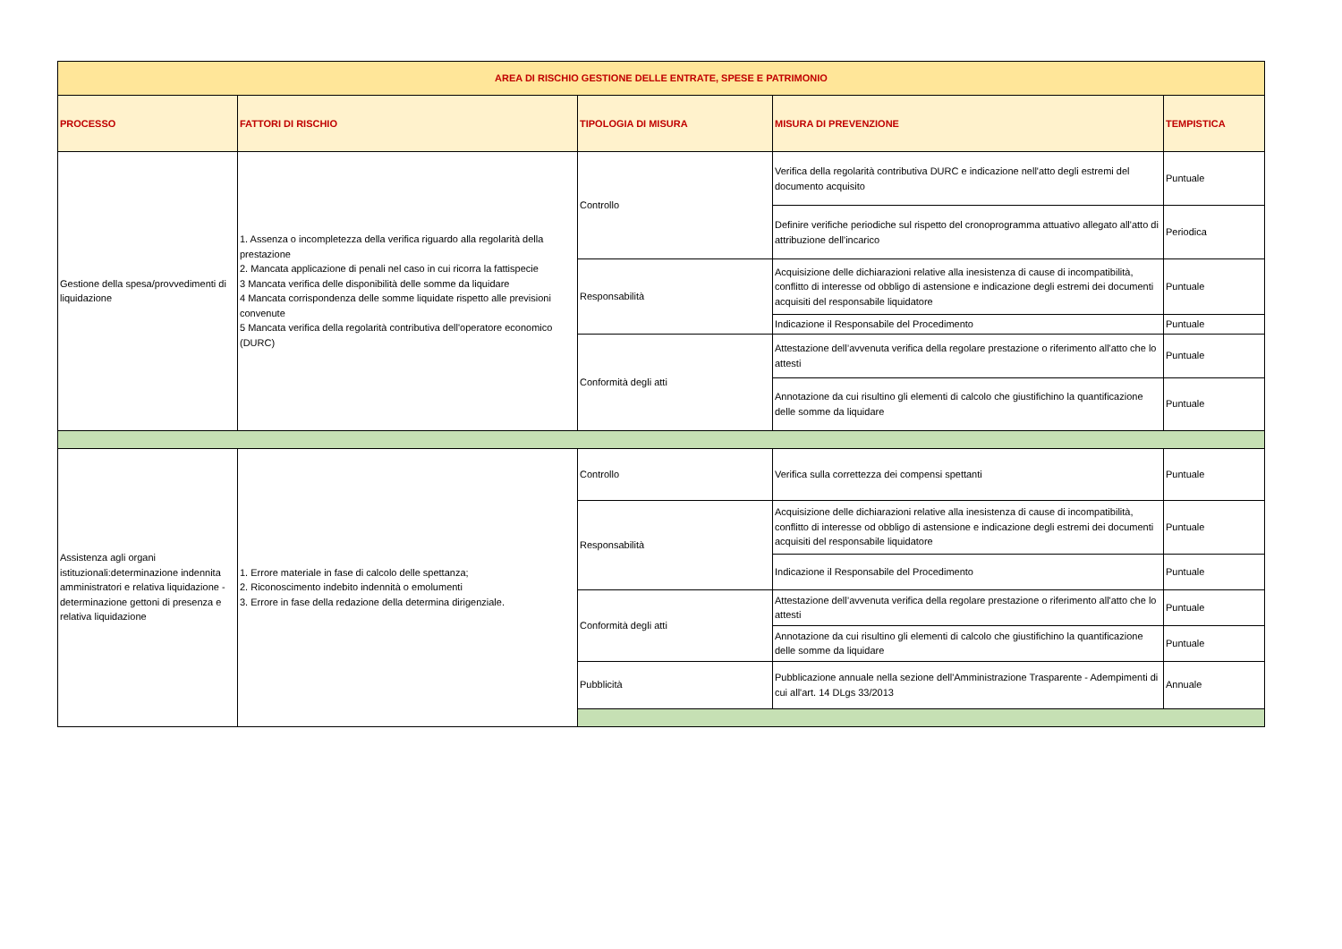| AREA DI RISCHIO GESTIONE DELLE ENTRATE, SPESE E PATRIMONIO | | | | |
| PROCESSO | FATTORI DI RISCHIO | TIPOLOGIA DI MISURA | MISURA DI PREVENZIONE | TEMPISTICA |
| Gestione della spesa/provvedimenti di liquidazione | 1. Assenza o incompletezza della verifica riguardo alla regolarità della prestazione 2. Mancata applicazione di penali nel caso in cui ricorra la fattispecie 3 Mancata verifica delle disponibilità delle somme da liquidare 4 Mancata corrispondenza delle somme liquidate rispetto alle previsioni convenute 5 Mancata verifica della regolarità contributiva dell'operatore economico (DURC) | Controllo | Verifica della regolarità contributiva DURC e indicazione nell'atto degli estremi del documento acquisito | Puntuale |
| | | | Definire verifiche periodiche sul rispetto del cronoprogramma attuativo allegato all'atto di attribuzione dell'incarico | Periodica |
| | | Responsabilità | Acquisizione delle dichiarazioni relative alla inesistenza di cause di incompatibilità, conflitto di interesse od obbligo di astensione e indicazione degli estremi dei documenti acquisiti del responsabile liquidatore | Puntuale |
| | | | Indicazione il Responsabile del Procedimento | Puntuale |
| | | Conformità degli atti | Attestazione dell’avvenuta verifica della regolare prestazione o riferimento all'atto che lo attesti | Puntuale |
| | | | Annotazione da cui risultino gli elementi di calcolo che giustifichino la quantificazione delle somme da liquidare | Puntuale |
| Assistenza agli organi istituzionali:determinazione indennita amministratori e relativa liquidazione - determinazione gettoni di presenza e relativa liquidazione | 1. Errore materiale in fase di calcolo delle spettanza; 2. Riconoscimento indebito indennità o emolumenti 3. Errore in fase della redazione della determina dirigenziale. | Controllo | Verifica sulla correttezza dei compensi spettanti | Puntuale |
| | | Responsabilità | Acquisizione delle dichiarazioni relative alla inesistenza di cause di incompatibilità, conflitto di interesse od obbligo di astensione e indicazione degli estremi dei documenti acquisiti del responsabile liquidatore | Puntuale |
| | | | Indicazione il Responsabile del Procedimento | Puntuale |
| | | Conformità degli atti | Attestazione dell’avvenuta verifica della regolare prestazione o riferimento all'atto che lo attesti | Puntuale |
| | | | Annotazione da cui risultino gli elementi di calcolo che giustifichino la quantificazione delle somme da liquidare | Puntuale |
| | | Pubblicità | Pubblicazione annuale nella sezione dell'Amministrazione Trasparente - Adempimenti di cui all'art. 14 DLgs 33/2013 | Annuale |